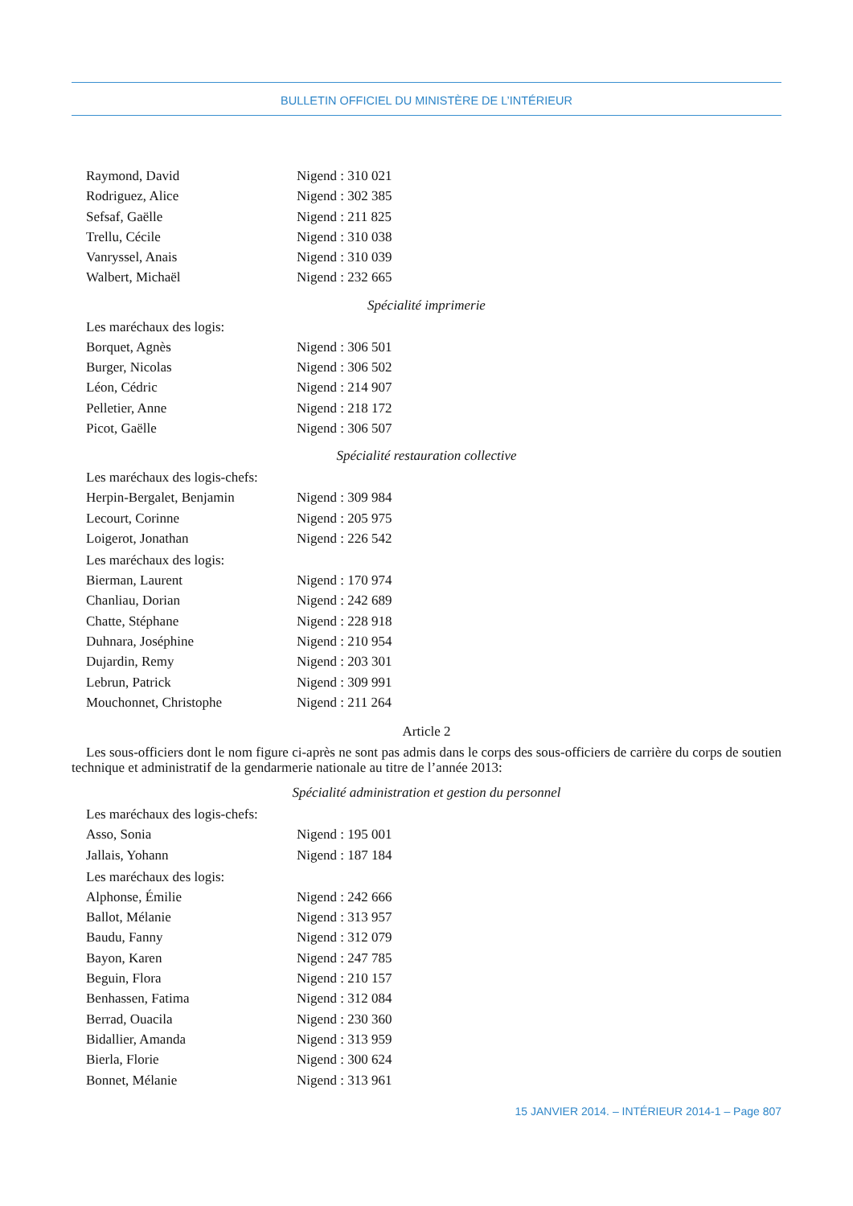BULLETIN OFFICIEL DU MINISTÈRE DE L’INTÉRIEUR
Raymond, David Nigend : 310 021
Rodriguez, Alice Nigend : 302 385
Sefsaf, Gaëlle Nigend : 211 825
Trellu, Cécile Nigend : 310 038
Vanryssel, Anais Nigend : 310 039
Walbert, Michaël Nigend : 232 665
Spécialité imprimerie
Les maréchaux des logis:
Borquet, Agnès Nigend : 306 501
Burger, Nicolas Nigend : 306 502
Léon, Cédric Nigend : 214 907
Pelletier, Anne Nigend : 218 172
Picot, Gaëlle Nigend : 306 507
Spécialité restauration collective
Les maréchaux des logis-chefs:
Herpin-Bergalet, Benjamin Nigend : 309 984
Lecourt, Corinne Nigend : 205 975
Loigerot, Jonathan Nigend : 226 542
Les maréchaux des logis:
Bierman, Laurent Nigend : 170 974
Chanliau, Dorian Nigend : 242 689
Chatte, Stéphane Nigend : 228 918
Duhnara, Joséphine Nigend : 210 954
Dujardin, Remy Nigend : 203 301
Lebrun, Patrick Nigend : 309 991
Mouchonnet, Christophe Nigend : 211 264
Article 2
Les sous-officiers dont le nom figure ci-après ne sont pas admis dans le corps des sous-officiers de carrière du corps de soutien technique et administratif de la gendarmerie nationale au titre de l’année 2013:
Spécialité administration et gestion du personnel
Les maréchaux des logis-chefs:
Asso, Sonia Nigend : 195 001
Jallais, Yohann Nigend : 187 184
Les maréchaux des logis:
Alphonse, Émilie Nigend : 242 666
Ballot, Mélanie Nigend : 313 957
Baudu, Fanny Nigend : 312 079
Bayon, Karen Nigend : 247 785
Beguin, Flora Nigend : 210 157
Benhassen, Fatima Nigend : 312 084
Berrad, Ouacila Nigend : 230 360
Bidallier, Amanda Nigend : 313 959
Bierla, Florie Nigend : 300 624
Bonnet, Mélanie Nigend : 313 961
15 JANVIER 2014. – INTÉRIEUR 2014-1 – Page 807